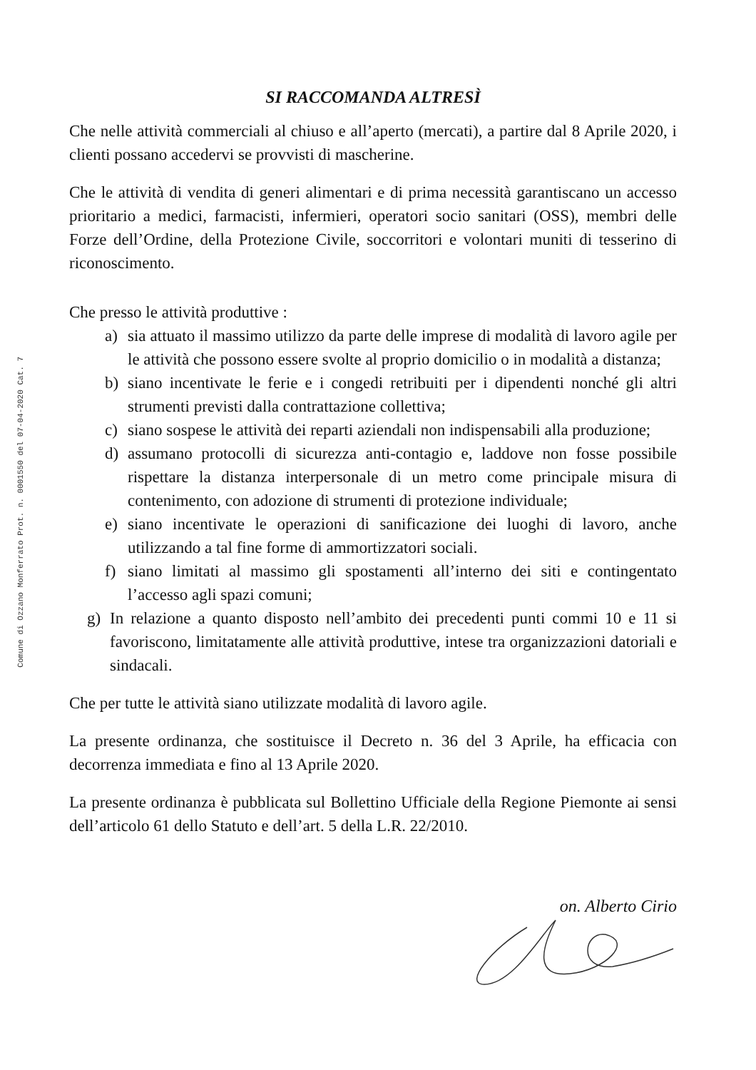Comune di Ozzano Monferrato Prot. n. 0001550 del 07-04-2020 Cat. 7
SI RACCOMANDA ALTRESÌ
Che nelle attività commerciali al chiuso e all’aperto (mercati), a partire dal 8 Aprile 2020, i clienti possano accedervi se provvisti di mascherine.
Che le attività di vendita di generi alimentari e di prima necessità garantiscano un accesso prioritario a medici, farmacisti, infermieri, operatori socio sanitari (OSS), membri delle Forze dell’Ordine, della Protezione Civile, soccorritori e volontari muniti di tesserino di riconoscimento.
Che presso le attività produttive :
a) sia attuato il massimo utilizzo da parte delle imprese di modalità di lavoro agile per le attività che possono essere svolte al proprio domicilio o in modalità a distanza;
b) siano incentivate le ferie e i congedi retribuiti per i dipendenti nonché gli altri strumenti previsti dalla contrattazione collettiva;
c) siano sospese le attività dei reparti aziendali non indispensabili alla produzione;
d) assumano protocolli di sicurezza anti-contagio e, laddove non fosse possibile rispettare la distanza interpersonale di un metro come principale misura di contenimento, con adozione di strumenti di protezione individuale;
e) siano incentivate le operazioni di sanificazione dei luoghi di lavoro, anche utilizzando a tal fine forme di ammortizzatori sociali.
f) siano limitati al massimo gli spostamenti all’interno dei siti e contingentato l’accesso agli spazi comuni;
g) In relazione a quanto disposto nell’ambito dei precedenti punti commi 10 e 11 si favoriscono, limitatamente alle attività produttive, intese tra organizzazioni datoriali e sindacali.
Che per tutte le attività siano utilizzate modalità di lavoro agile.
La presente ordinanza, che sostituisce il Decreto n. 36 del 3 Aprile, ha efficacia con decorrenza immediata e fino al 13 Aprile 2020.
La presente ordinanza è pubblicata sul Bollettino Ufficiale della Regione Piemonte ai sensi dell’articolo 61 dello Statuto e dell’art. 5 della L.R. 22/2010.
on. Alberto Cirio